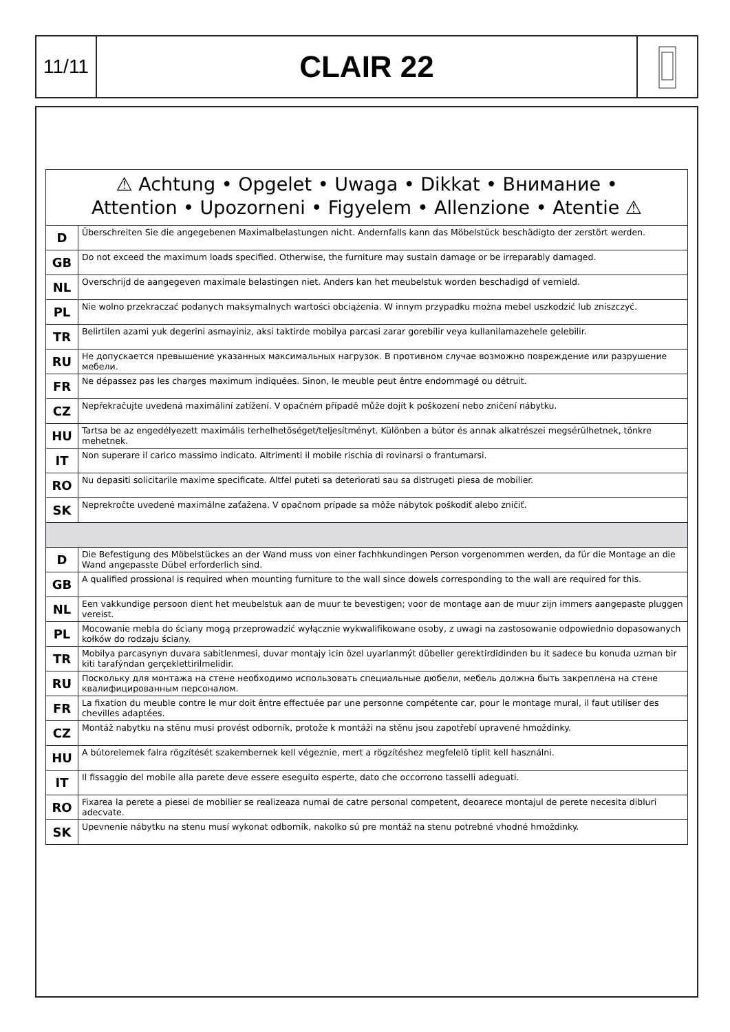11/11
CLAIR 22
| ⚠ Achtung • Opgelet • Uwaga • Dikkat • Внимание • Attention • Upozorneni • Figyelem • Allenzione • Atentie ⚠ | |
| --- | --- |
| D | Überschreiten Sie die angegebenen Maximalbelastungen nicht. Andernfalls kann das Möbelstück beschädigto der zerstört werden. |
| GB | Do not exceed the maximum loads specified. Otherwise, the furniture may sustain damage or be irreparably damaged. |
| NL | Overschrijd de aangegeven maximale belastingen niet. Anders kan het meubelstuk worden beschadigd of vernield. |
| PL | Nie wolno przekraczać podanych maksymalnych wartości obciążenia. W innym przypadku można mebel uszkodzić lub zniszczyć. |
| TR | Belirtilen azami yuk degerini asmayiniz, aksi taktirde mobilya parcasi zarar gorebilir veya kullanilamazehele gelebilir. |
| RU | Не допускается превышение указанных максимальных нагрузок. В противном случае возможно повреждение или разрушение мебели. |
| FR | Ne dépassez pas les charges maximum indiquées. Sinon, le meuble peut êntre endommagé ou détruit. |
| CZ | Nepřekračujte uvedená maximáliní zatížení. V opačném případě může dojít k poškození nebo zničení nábytku. |
| HU | Tartsa be az engedélyezett maximális terhelhetõséget/teljesítményt. Különben a bútor és annak alkatrészei megsérülhetnek, tönkre mehetnek. |
| IT | Non superare il carico massimo indicato. Altrimenti il mobile rischia di rovinarsi o frantumarsi. |
| RO | Nu depasiti solicitarile maxime specificate. Altfel puteti sa deteriorati sau sa distrugeti piesa de mobilier. |
| SK | Neprekročte uvedené maximálne zaťažena. V opačnom prípade sa môže nábytok poškodiť alebo zničiť. |
| D | Die Befestigung des Möbelstückes an der Wand muss von einer fachhkundingen Person vorgenommen werden, da für die Montage an die Wand angepasste Dübel erforderlich sind. |
| GB | A qualified prossional is required when mounting furniture to the wall since dowels corresponding to the wall are required for this. |
| NL | Een vakkundige persoon dient het meubelstuk aan de muur te bevestigen; voor de montage aan de muur zijn immers aangepaste pluggen vereist. |
| PL | Mocowanie mebla do ściany mogą przeprowadzić wyłącznie wykwalifikowane osoby, z uwagi na zastosowanie odpowiednio dopasowanych kołków do rodzaju ściany. |
| TR | Mobilya parcasynyn duvara sabitlenmesi, duvar montajy icin özel uyarlanmýt dübeller gerektirdidinden bu it sadece bu konuda uzman bir kiti tarafýndan gerçeklettirilmelidir. |
| RU | Поскольку для монтажа на стене необходимо использовать специальные дюбели, мебель должна быть закреплена на стене квалифицированным персоналом. |
| FR | La fixation du meuble contre le mur doit êntre effectuée par une personne compétente car, pour le montage mural, il faut utiliser des chevilles adaptées. |
| CZ | Montáž nabytku na stěnu musi provést odborník, protože k montáži na stěnu jsou zapotřebí upravené hmoždinky. |
| HU | A bútorelemek falra rögzítését szakembernek kell végeznie, mert a rögzítéshez megfelelö tiplit kell használni. |
| IT | Il fissaggio del mobile alla parete deve essere eseguito esperte, dato che occorrono tasselli adeguati. |
| RO | Fixarea la perete a piesei de mobilier se realizeaza numai de catre personal competent, deoarece montajul de perete necesita dibluri adecvate. |
| SK | Upevnenie nábytku na stenu musí wykonat odborník, nakolko sú pre montáž na stenu potrebné vhodné hmoždinky. |